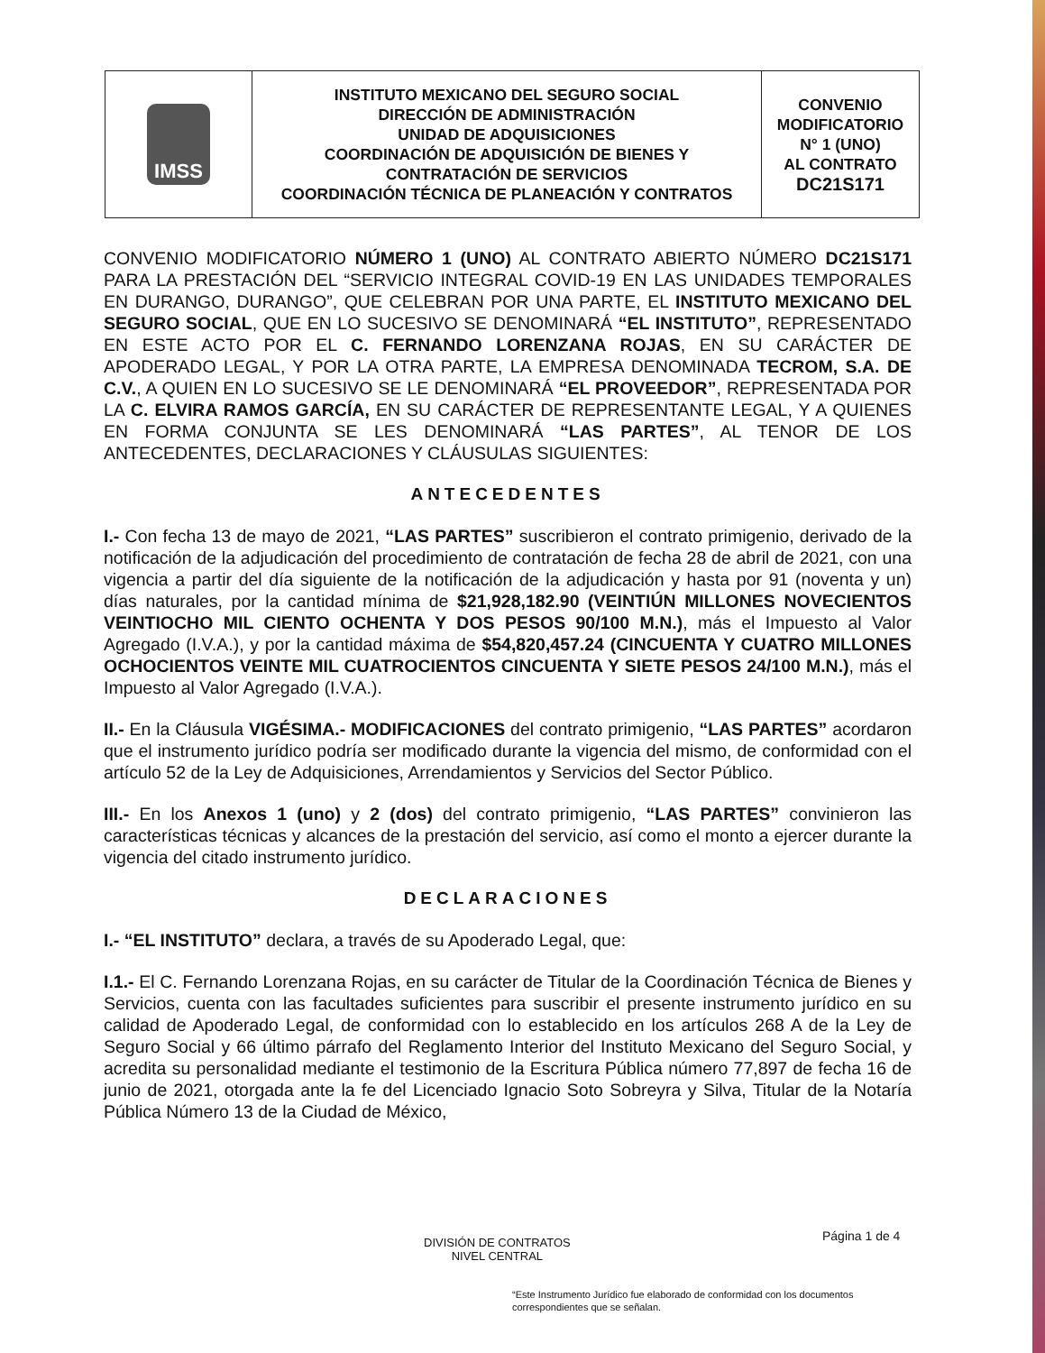| IMSS | INSTITUTO MEXICANO DEL SEGURO SOCIAL DIRECCIÓN DE ADMINISTRACIÓN UNIDAD DE ADQUISICIONES COORDINACIÓN DE ADQUISICIÓN DE BIENES Y CONTRATACIÓN DE SERVICIOS COORDINACIÓN TÉCNICA DE PLANEACIÓN Y CONTRATOS | CONVENIO MODIFICATORIO N° 1 (UNO) AL CONTRATO DC21S171 |
CONVENIO MODIFICATORIO NÚMERO 1 (UNO) AL CONTRATO ABIERTO NÚMERO DC21S171 PARA LA PRESTACIÓN DEL “SERVICIO INTEGRAL COVID-19 EN LAS UNIDADES TEMPORALES EN DURANGO, DURANGO”, QUE CELEBRAN POR UNA PARTE, EL INSTITUTO MEXICANO DEL SEGURO SOCIAL, QUE EN LO SUCESIVO SE DENOMINARÁ “EL INSTITUTO”, REPRESENTADO EN ESTE ACTO POR EL C. FERNANDO LORENZANA ROJAS, EN SU CARÁCTER DE APODERADO LEGAL, Y POR LA OTRA PARTE, LA EMPRESA DENOMINADA TECROM, S.A. DE C.V., A QUIEN EN LO SUCESIVO SE LE DENOMINARÁ “EL PROVEEDOR”, REPRESENTADA POR LA C. ELVIRA RAMOS GARCÍA, EN SU CARÁCTER DE REPRESENTANTE LEGAL, Y A QUIENES EN FORMA CONJUNTA SE LES DENOMINARÁ “LAS PARTES”, AL TENOR DE LOS ANTECEDENTES, DECLARACIONES Y CLÁUSULAS SIGUIENTES:
ANTECEDENTES
I.- Con fecha 13 de mayo de 2021, “LAS PARTES” suscribieron el contrato primigenio, derivado de la notificación de la adjudicación del procedimiento de contratación de fecha 28 de abril de 2021, con una vigencia a partir del día siguiente de la notificación de la adjudicación y hasta por 91 (noventa y un) días naturales, por la cantidad mínima de $21,928,182.90 (VEINTIÚN MILLONES NOVECIENTOS VEINTIOCHO MIL CIENTO OCHENTA Y DOS PESOS 90/100 M.N.), más el Impuesto al Valor Agregado (I.V.A.), y por la cantidad máxima de $54,820,457.24 (CINCUENTA Y CUATRO MILLONES OCHOCIENTOS VEINTE MIL CUATROCIENTOS CINCUENTA Y SIETE PESOS 24/100 M.N.), más el Impuesto al Valor Agregado (I.V.A.).
II.- En la Cláusula VIGÉSIMA.- MODIFICACIONES del contrato primigenio, “LAS PARTES” acordaron que el instrumento jurídico podría ser modificado durante la vigencia del mismo, de conformidad con el artículo 52 de la Ley de Adquisiciones, Arrendamientos y Servicios del Sector Público.
III.- En los Anexos 1 (uno) y 2 (dos) del contrato primigenio, “LAS PARTES” convinieron las características técnicas y alcances de la prestación del servicio, así como el monto a ejercer durante la vigencia del citado instrumento jurídico.
DECLARACIONES
I.- “EL INSTITUTO” declara, a través de su Apoderado Legal, que:
I.1.- El C. Fernando Lorenzana Rojas, en su carácter de Titular de la Coordinación Técnica de Bienes y Servicios, cuenta con las facultades suficientes para suscribir el presente instrumento jurídico en su calidad de Apoderado Legal, de conformidad con lo establecido en los artículos 268 A de la Ley de Seguro Social y 66 último párrafo del Reglamento Interior del Instituto Mexicano del Seguro Social, y acredita su personalidad mediante el testimonio de la Escritura Pública número 77,897 de fecha 16 de junio de 2021, otorgada ante la fe del Licenciado Ignacio Soto Sobreyra y Silva, Titular de la Notaría Pública Número 13 de la Ciudad de México,
Página 1 de 4
DIVISIÓN DE CONTRATOS
NIVEL CENTRAL
“Este Instrumento Jurídico fue elaborado de conformidad con los documentos correspondientes que se señalan.